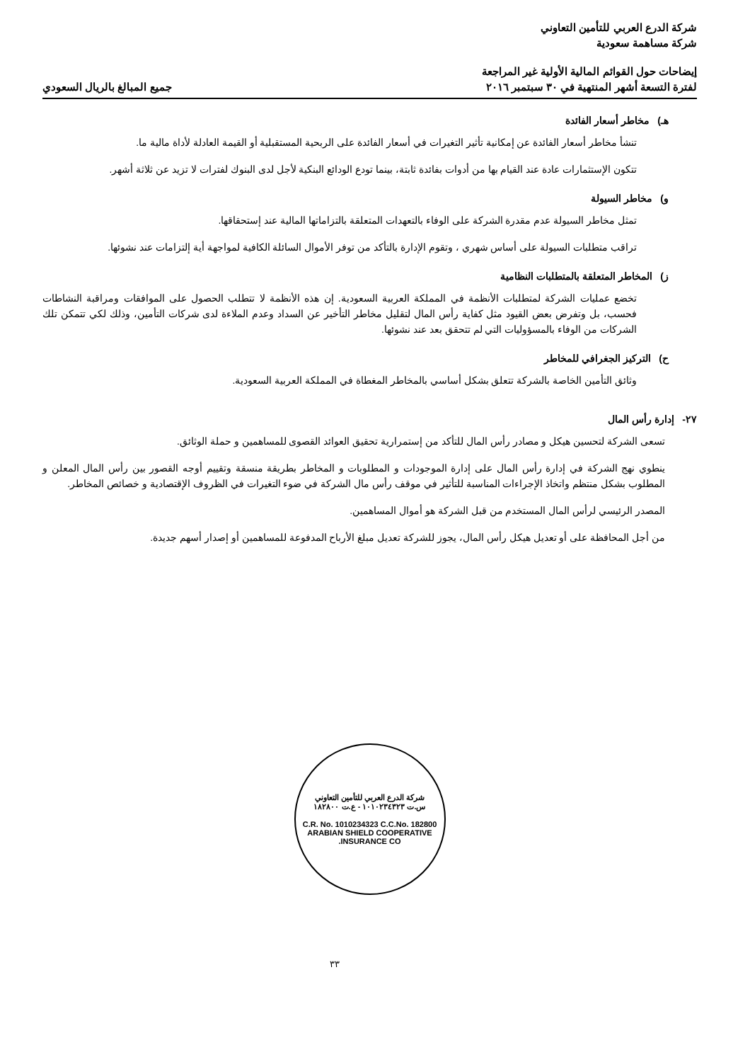شركة الدرع العربي للتأمين التعاوني
شركة مساهمة سعودية
إيضاحات حول القوائم المالية الأولية غير المراجعة
لفترة التسعة أشهر المنتهية في ٣٠ سبتمبر ٢٠١٦
جميع المبالغ بالريال السعودي
هـ) مخاطر أسعار الفائدة
تنشأ مخاطر أسعار الفائدة عن إمكانية تأثير التغيرات في أسعار الفائدة على الربحية المستقبلية أو القيمة العادلة لأداة مالية ما.
تتكون الإستثمارات عادة عند القيام بها من أدوات بفائدة ثابتة، بينما تودع الودائع البنكية لأجل لدى البنوك لفترات لا تزيد عن ثلاثة أشهر.
و) مخاطر السيولة
تمثل مخاطر السيولة عدم مقدرة الشركة على الوفاء بالتعهدات المتعلقة بالتزاماتها المالية عند إستحقاقها.
تراقب متطلبات السيولة على أساس شهري ، وتقوم الإدارة بالتأكد من توفر الأموال السائلة الكافية لمواجهة أية إلتزامات عند نشوئها.
ز) المخاطر المتعلقة بالمتطلبات النظامية
تخضع عمليات الشركة لمتطلبات الأنظمة في المملكة العربية السعودية. إن هذه الأنظمة لا تتطلب الحصول على الموافقات ومراقبة النشاطات فحسب، بل وتفرض بعض القيود مثل كفاية رأس المال لتقليل مخاطر التأخير عن السداد وعدم الملاءة لدى شركات التأمين، وذلك لكي تتمكن تلك الشركات من الوفاء بالمسؤوليات التي لم تتحقق بعد عند نشوئها.
ح) التركيز الجغرافي للمخاطر
وثائق التأمين الخاصة بالشركة تتعلق بشكل أساسي بالمخاطر المغطاة في المملكة العربية السعودية.
٢٧- إدارة رأس المال
تسعى الشركة لتحسين هيكل و مصادر رأس المال للتأكد من إستمرارية تحقيق العوائد القصوى للمساهمين و حملة الوثائق.
ينطوي نهج الشركة في إدارة رأس المال على إدارة الموجودات و المطلوبات و المخاطر بطريقة منسقة وتقييم أوجه القصور بين رأس المال المعلن و المطلوب بشكل منتظم واتخاذ الإجراءات المناسبة للتأثير في موقف رأس مال الشركة في ضوء التغيرات في الظروف الإقتصادية و خصائص المخاطر.
المصدر الرئيسي لرأس المال المستخدم من قبل الشركة هو أموال المساهمين.
من أجل المحافظة على أو تعديل هيكل رأس المال، يجوز للشركة تعديل مبلغ الأرباح المدفوعة للمساهمين أو إصدار أسهم جديدة.
شركة الدرع العربي للتأمين التعاوني
س.ت ١٠١٠٢٣٤٣٢٣ - ع.ت ١٨٢٨٠٠
C.R. No. 1010234323 C.C.No. 182800
ARABIAN SHIELD COOPERATIVE INSURANCE CO.
٣٣